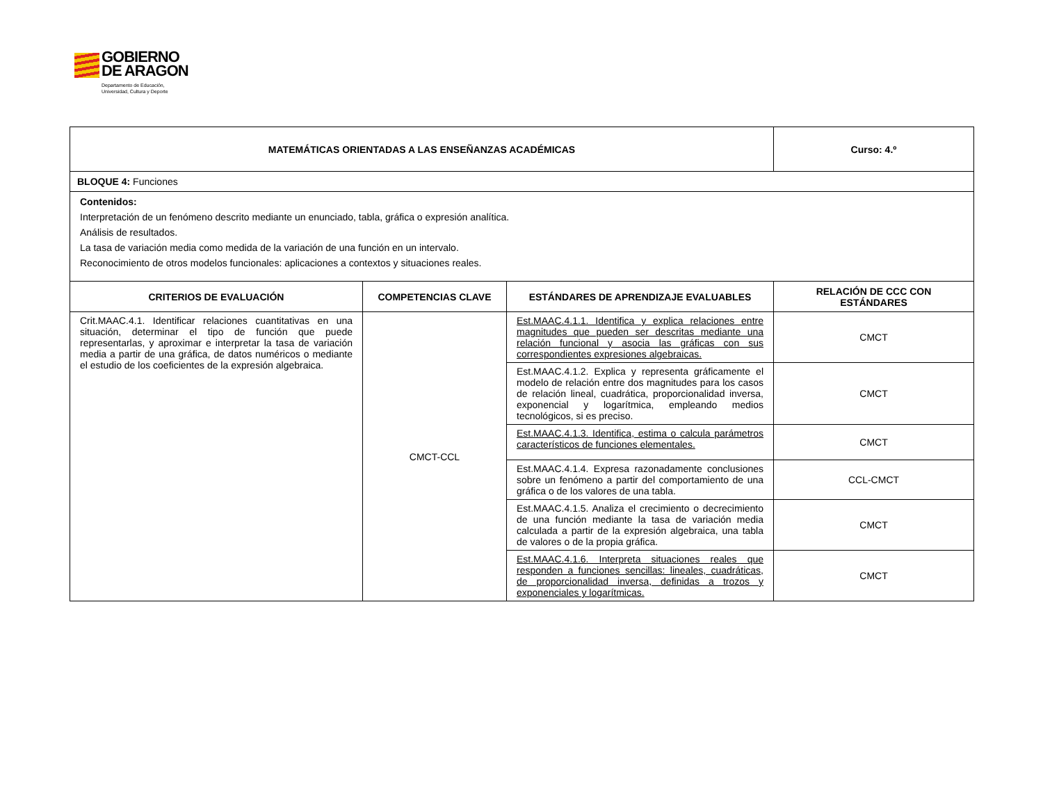GOBIERNO
DE ARAGON
Departamento de Educación,
Universidad, Cultura y Deporte
| MATEMÁTICAS ORIENTADAS A LAS ENSEÑANZAS ACADÉMICAS | | | Curso: 4.º |
| --- | --- | --- | --- |
| BLOQUE 4: Funciones | | | |
| Contenidos: Interpretación de un fenómeno descrito mediante un enunciado, tabla, gráfica o expresión analítica. Análisis de resultados. La tasa de variación media como medida de la variación de una función en un intervalo. Reconocimiento de otros modelos funcionales: aplicaciones a contextos y situaciones reales. | | | |
| CRITERIOS DE EVALUACIÓN | COMPETENCIAS CLAVE | ESTÁNDARES DE APRENDIZAJE EVALUABLES | RELACIÓN DE CCC CON ESTÁNDARES |
| Crit.MAAC.4.1. Identificar relaciones cuantitativas en una situación, determinar el tipo de función que puede representarlas, y aproximar e interpretar la tasa de variación media a partir de una gráfica, de datos numéricos o mediante el estudio de los coeficientes de la expresión algebraica. | CMCT-CCL | Est.MAAC.4.1.1. Identifica y explica relaciones entre magnitudes que pueden ser descritas mediante una relación funcional y asocia las gráficas con sus correspondientes expresiones algebraicas. | CMCT |
| | | Est.MAAC.4.1.2. Explica y representa gráficamente el modelo de relación entre dos magnitudes para los casos de relación lineal, cuadrática, proporcionalidad inversa, exponencial y logarítmica, empleando medios tecnológicos, si es preciso. | CMCT |
| | | Est.MAAC.4.1.3. Identifica, estima o calcula parámetros característicos de funciones elementales. | CMCT |
| | | Est.MAAC.4.1.4. Expresa razonadamente conclusiones sobre un fenómeno a partir del comportamiento de una gráfica o de los valores de una tabla. | CCL-CMCT |
| | | Est.MAAC.4.1.5. Analiza el crecimiento o decrecimiento de una función mediante la tasa de variación media calculada a partir de la expresión algebraica, una tabla de valores o de la propia gráfica. | CMCT |
| | | Est.MAAC.4.1.6. Interpreta situaciones reales que responden a funciones sencillas: lineales, cuadráticas, de proporcionalidad inversa, definidas a trozos y exponenciales y logarítmicas. | CMCT |